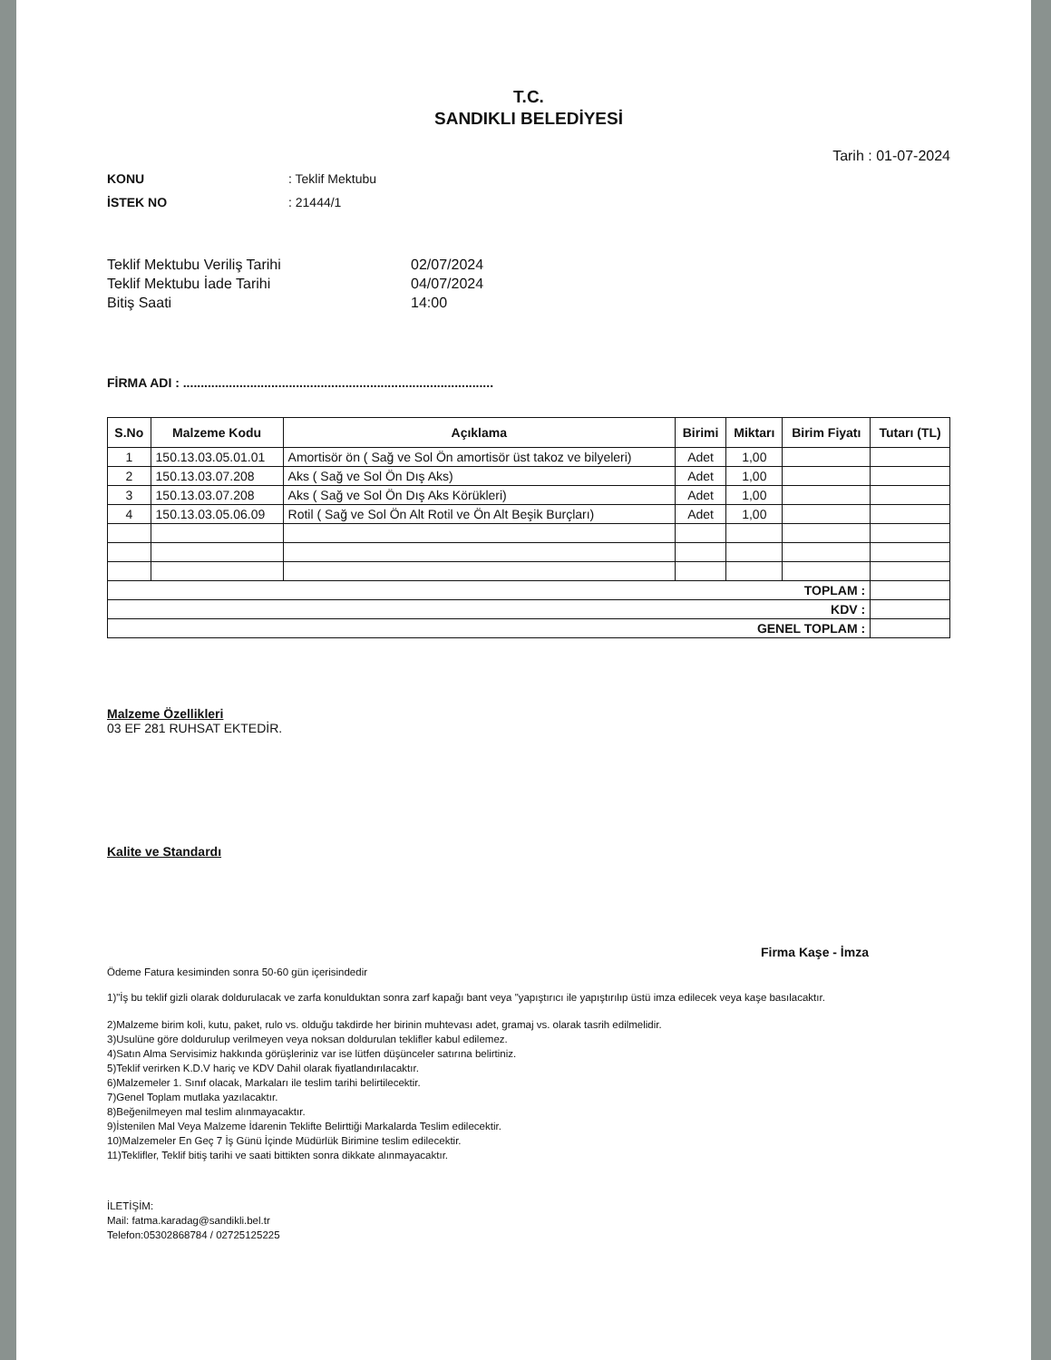T.C.
SANDIKLI BELEDİYESİ
Tarih : 01-07-2024
KONU: Teklif Mektubu
İSTEK NO: 21444/1
Teklif Mektubu Veriliş Tarihi 02/07/2024
Teklif Mektubu İade Tarihi 04/07/2024
Bitiş Saati 14:00
FİRMA ADI : ........................................................................................
| S.No | Malzeme Kodu | Açıklama | Birimi | Miktarı | Birim Fiyatı | Tutarı (TL) |
| --- | --- | --- | --- | --- | --- | --- |
| 1 | 150.13.03.05.01.01 | Amortisör ön ( Sağ ve Sol Ön amortisör üst takoz ve bilyeleri) | Adet | 1,00 | | |
| 2 | 150.13.03.07.208 | Aks ( Sağ ve Sol Ön Dış Aks) | Adet | 1,00 | | |
| 3 | 150.13.03.07.208 | Aks ( Sağ ve Sol Ön Dış Aks Körükleri) | Adet | 1,00 | | |
| 4 | 150.13.03.05.06.09 | Rotil ( Sağ ve Sol Ön Alt Rotil ve Ön Alt Beşik Burçları) | Adet | 1,00 | | |
| TOPLAM : | | | | | | |
| KDV : | | | | | | |
| GENEL TOPLAM : | | | | | | |
Malzeme Özellikleri
03 EF 281 RUHSAT EKTEDİR.
Kalite ve Standardı
Firma Kaşe - İmza
Ödeme Fatura kesiminden sonra 50-60 gün içerisindedir
1)"İş bu teklif gizli olarak doldurulacak ve zarfa konulduktan sonra zarf kapağı bant veya "yapıştırıcı ile yapıştırılıp üstü imza edilecek veya kaşe basılacaktır.
2)Malzeme birim koli, kutu, paket, rulo vs. olduğu takdirde her birinin muhtevası adet, gramaj vs. olarak tasrih edilmelidir.
3)Usulüne göre doldurulup verilmeyen veya noksan doldurulan teklifler kabul edilemez.
4)Satın Alma Servisimiz hakkında görüşleriniz var ise lütfen düşünceler satırına belirtiniz.
5)Teklif verirken K.D.V hariç ve KDV Dahil olarak fiyatlandırılacaktır.
6)Malzemeler 1. Sınıf olacak, Markaları ile teslim tarihi belirtilecektir.
7)Genel Toplam mutlaka yazılacaktır.
8)Beğenilmeyen mal teslim alınmayacaktır.
9)İstenilen Mal Veya Malzeme İdarenin Teklifte Belirttiği Markalarda Teslim edilecektir.
10)Malzemeler En Geç 7 İş Günü İçinde Müdürlük Birimine teslim edilecektir.
11)Teklifler, Teklif bitiş tarihi ve saati bittikten sonra dikkate alınmayacaktır.
İLETİŞİM:
Mail: fatma.karadag@sandikli.bel.tr
Telefon:05302868784 / 02725125225